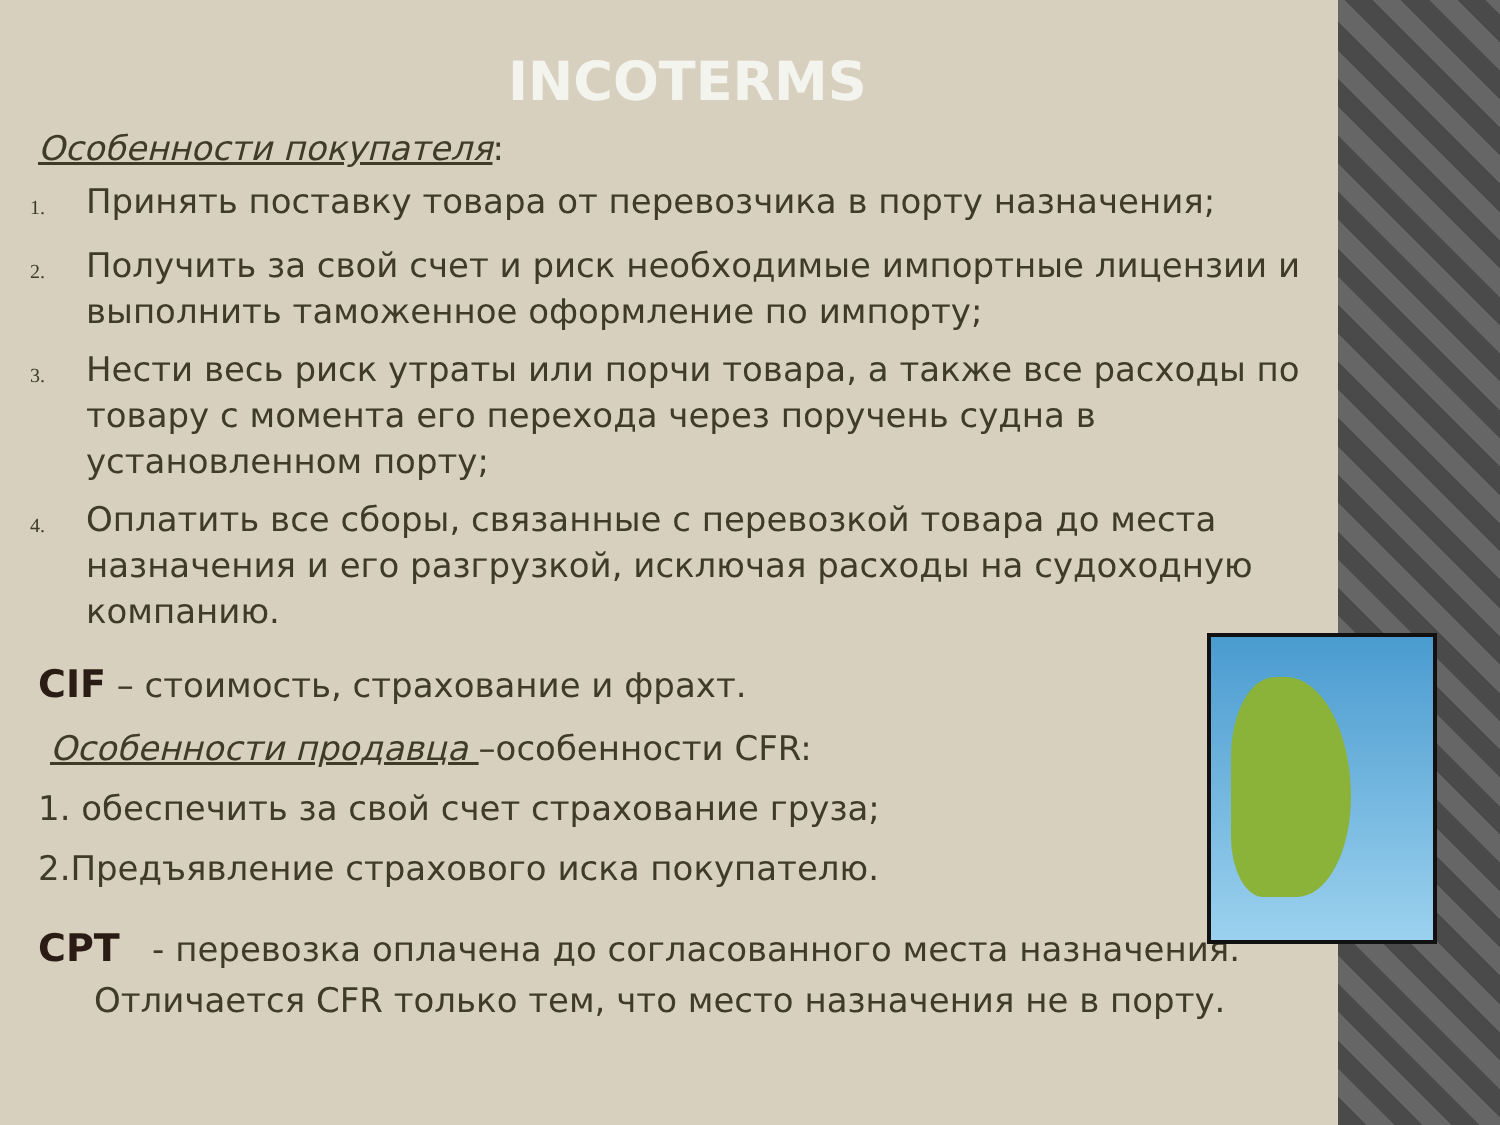INCOTERMS
Особенности покупателя:
1. Принять поставку товара от перевозчика в порту назначения;
2. Получить за свой счет и риск необходимые импортные лицензии и выполнить таможенное оформление по импорту;
3. Нести весь риск утраты или порчи товара, а также все расходы по товару с момента его перехода через поручень судна в установленном порту;
4. Оплатить все сборы, связанные с перевозкой товара до места назначения и его разгрузкой, исключая расходы на судоходную компанию.
CIF – стоимость, страхование и фрахт.
Особенности продавца –особенности CFR:
1. обеспечить за свой счет страхование груза;
2.Предъявление страхового иска покупателю.
CPT - перевозка оплачена до согласованного места назначения.
Отличается CFR только тем, что место назначения не в порту.